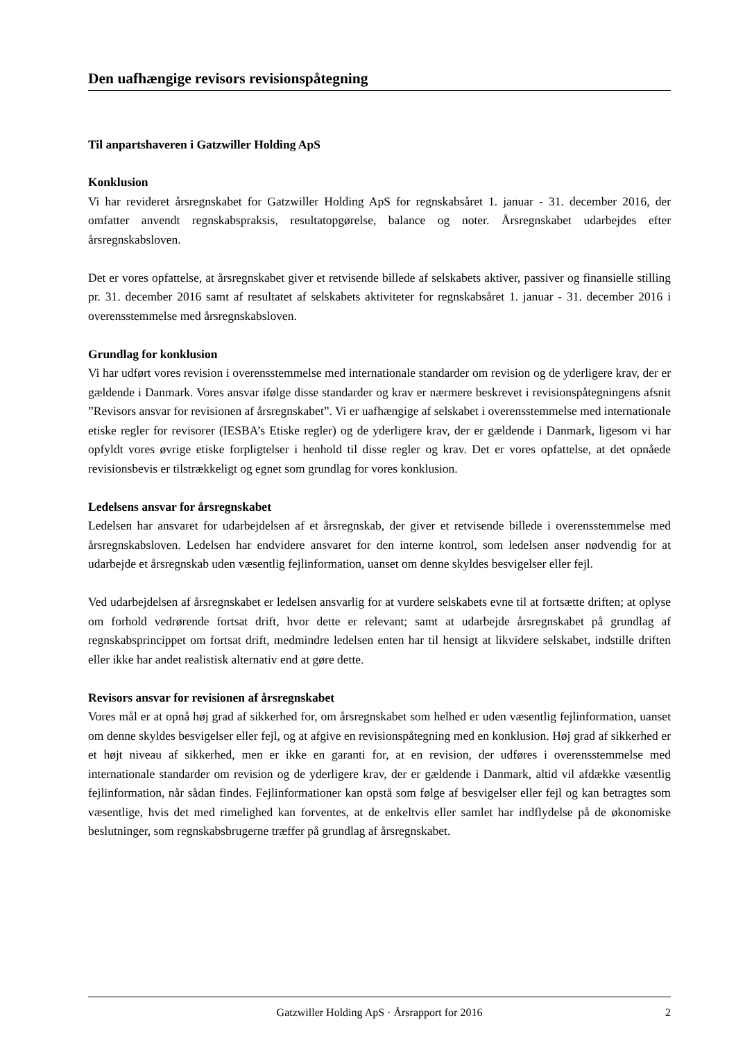Den uafhængige revisors revisionspåtegning
Til anpartshaveren i Gatzwiller Holding ApS
Konklusion
Vi har revideret årsregnskabet for Gatzwiller Holding ApS for regnskabsåret 1. januar - 31. december 2016, der omfatter anvendt regnskabspraksis, resultatopgørelse, balance og noter. Årsregnskabet udarbejdes efter årsregnskabsloven.
Det er vores opfattelse, at årsregnskabet giver et retvisende billede af selskabets aktiver, passiver og finansielle stilling pr. 31. december 2016 samt af resultatet af selskabets aktiviteter for regnskabsåret 1. januar - 31. december 2016 i overensstemmelse med årsregnskabsloven.
Grundlag for konklusion
Vi har udført vores revision i overensstemmelse med internationale standarder om revision og de yderligere krav, der er gældende i Danmark. Vores ansvar ifølge disse standarder og krav er nærmere beskrevet i revisionspåtegningens afsnit ”Revisors ansvar for revisionen af årsregnskabet”. Vi er uafhængige af selskabet i overensstemmelse med internationale etiske regler for revisorer (IESBA’s Etiske regler) og de yderligere krav, der er gældende i Danmark, ligesom vi har opfyldt vores øvrige etiske forpligtelser i henhold til disse regler og krav. Det er vores opfattelse, at det opnåede revisionsbevis er tilstrækkeligt og egnet som grundlag for vores konklusion.
Ledelsens ansvar for årsregnskabet
Ledelsen har ansvaret for udarbejdelsen af et årsregnskab, der giver et retvisende billede i overensstemmelse med årsregnskabsloven. Ledelsen har endvidere ansvaret for den interne kontrol, som ledelsen anser nødvendig for at udarbejde et årsregnskab uden væsentlig fejlinformation, uanset om denne skyldes besvigelser eller fejl.
Ved udarbejdelsen af årsregnskabet er ledelsen ansvarlig for at vurdere selskabets evne til at fortsætte driften; at oplyse om forhold vedrørende fortsat drift, hvor dette er relevant; samt at udarbejde årsregnskabet på grundlag af regnskabsprincippet om fortsat drift, medmindre ledelsen enten har til hensigt at likvidere selskabet, indstille driften eller ikke har andet realistisk alternativ end at gøre dette.
Revisors ansvar for revisionen af årsregnskabet
Vores mål er at opnå høj grad af sikkerhed for, om årsregnskabet som helhed er uden væsentlig fejlinformation, uanset om denne skyldes besvigelser eller fejl, og at afgive en revisionspåtegning med en konklusion. Høj grad af sikkerhed er et højt niveau af sikkerhed, men er ikke en garanti for, at en revision, der udføres i overensstemmelse med internationale standarder om revision og de yderligere krav, der er gældende i Danmark, altid vil afdække væsentlig fejlinformation, når sådan findes. Fejlinformationer kan opstå som følge af besvigelser eller fejl og kan betragtes som væsentlige, hvis det med rimelighed kan forventes, at de enkeltvis eller samlet har indflydelse på de økonomiske beslutninger, som regnskabsbrugerne træffer på grundlag af årsregnskabet.
Gatzwiller Holding ApS · Årsrapport for 2016 2